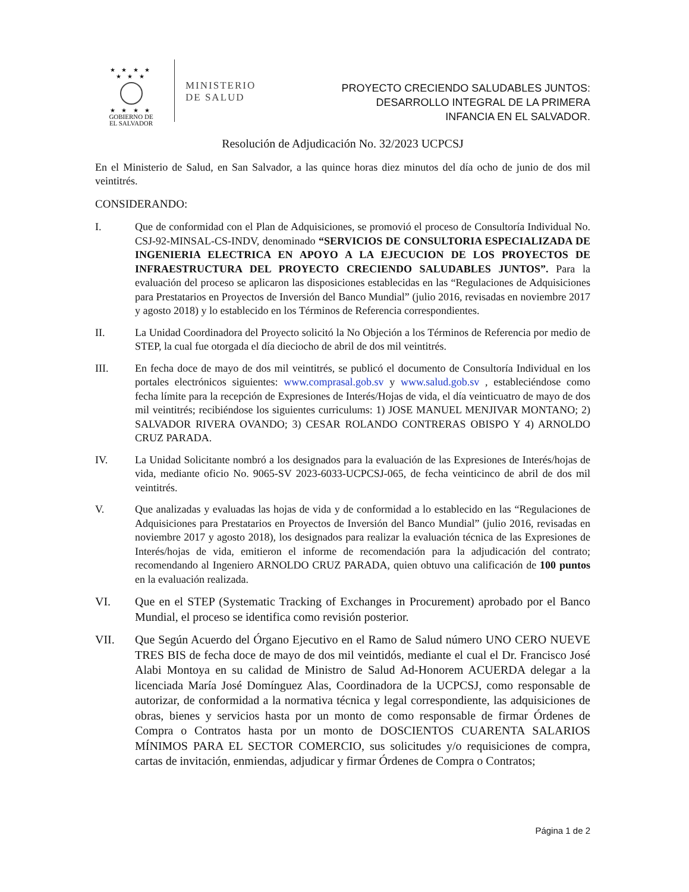★ ★ ★ ★
★ ★ ★
★ ★ ★ ★
GOBIERNO DE
EL SALVADOR
MINISTERIO
DE SALUD
PROYECTO CRECIENDO SALUDABLES JUNTOS:
DESARROLLO INTEGRAL DE LA PRIMERA
INFANCIA EN EL SALVADOR.
Resolución de Adjudicación No. 32/2023 UCPCSJ
En el Ministerio de Salud, en San Salvador, a las quince horas diez minutos del día ocho de junio de dos mil veintitrés.
CONSIDERANDO:
I. Que de conformidad con el Plan de Adquisiciones, se promovió el proceso de Consultoría Individual No. CSJ-92-MINSAL-CS-INDV, denominado “SERVICIOS DE CONSULTORIA ESPECIALIZADA DE INGENIERIA ELECTRICA EN APOYO A LA EJECUCION DE LOS PROYECTOS DE INFRAESTRUCTURA DEL PROYECTO CRECIENDO SALUDABLES JUNTOS”. Para la evaluación del proceso se aplicaron las disposiciones establecidas en las “Regulaciones de Adquisiciones para Prestatarios en Proyectos de Inversión del Banco Mundial” (julio 2016, revisadas en noviembre 2017 y agosto 2018) y lo establecido en los Términos de Referencia correspondientes.
II. La Unidad Coordinadora del Proyecto solicitó la No Objeción a los Términos de Referencia por medio de STEP, la cual fue otorgada el día dieciocho de abril de dos mil veintitrés.
III. En fecha doce de mayo de dos mil veintitrés, se publicó el documento de Consultoría Individual en los portales electrónicos siguientes: www.comprasal.gob.sv y www.salud.gob.sv , estableciéndose como fecha límite para la recepción de Expresiones de Interés/Hojas de vida, el día veinticuatro de mayo de dos mil veintitrés; recibiéndose los siguientes curriculums: 1) JOSE MANUEL MENJIVAR MONTANO; 2) SALVADOR RIVERA OVANDO; 3) CESAR ROLANDO CONTRERAS OBISPO Y 4) ARNOLDO CRUZ PARADA.
IV. La Unidad Solicitante nombró a los designados para la evaluación de las Expresiones de Interés/hojas de vida, mediante oficio No. 9065-SV 2023-6033-UCPCSJ-065, de fecha veinticinco de abril de dos mil veintitrés.
V. Que analizadas y evaluadas las hojas de vida y de conformidad a lo establecido en las “Regulaciones de Adquisiciones para Prestatarios en Proyectos de Inversión del Banco Mundial” (julio 2016, revisadas en noviembre 2017 y agosto 2018), los designados para realizar la evaluación técnica de las Expresiones de Interés/hojas de vida, emitieron el informe de recomendación para la adjudicación del contrato; recomendando al Ingeniero ARNOLDO CRUZ PARADA, quien obtuvo una calificación de 100 puntos en la evaluación realizada.
VI. Que en el STEP (Systematic Tracking of Exchanges in Procurement) aprobado por el Banco Mundial, el proceso se identifica como revisión posterior.
VII. Que Según Acuerdo del Órgano Ejecutivo en el Ramo de Salud número UNO CERO NUEVE TRES BIS de fecha doce de mayo de dos mil veintidós, mediante el cual el Dr. Francisco José Alabi Montoya en su calidad de Ministro de Salud Ad-Honorem ACUERDA delegar a la licenciada María José Domínguez Alas, Coordinadora de la UCPCSJ, como responsable de autorizar, de conformidad a la normativa técnica y legal correspondiente, las adquisiciones de obras, bienes y servicios hasta por un monto de como responsable de firmar Órdenes de Compra o Contratos hasta por un monto de DOSCIENTOS CUARENTA SALARIOS MÍNIMOS PARA EL SECTOR COMERCIO, sus solicitudes y/o requisiciones de compra, cartas de invitación, enmiendas, adjudicar y firmar Órdenes de Compra o Contratos;
Página 1 de 2